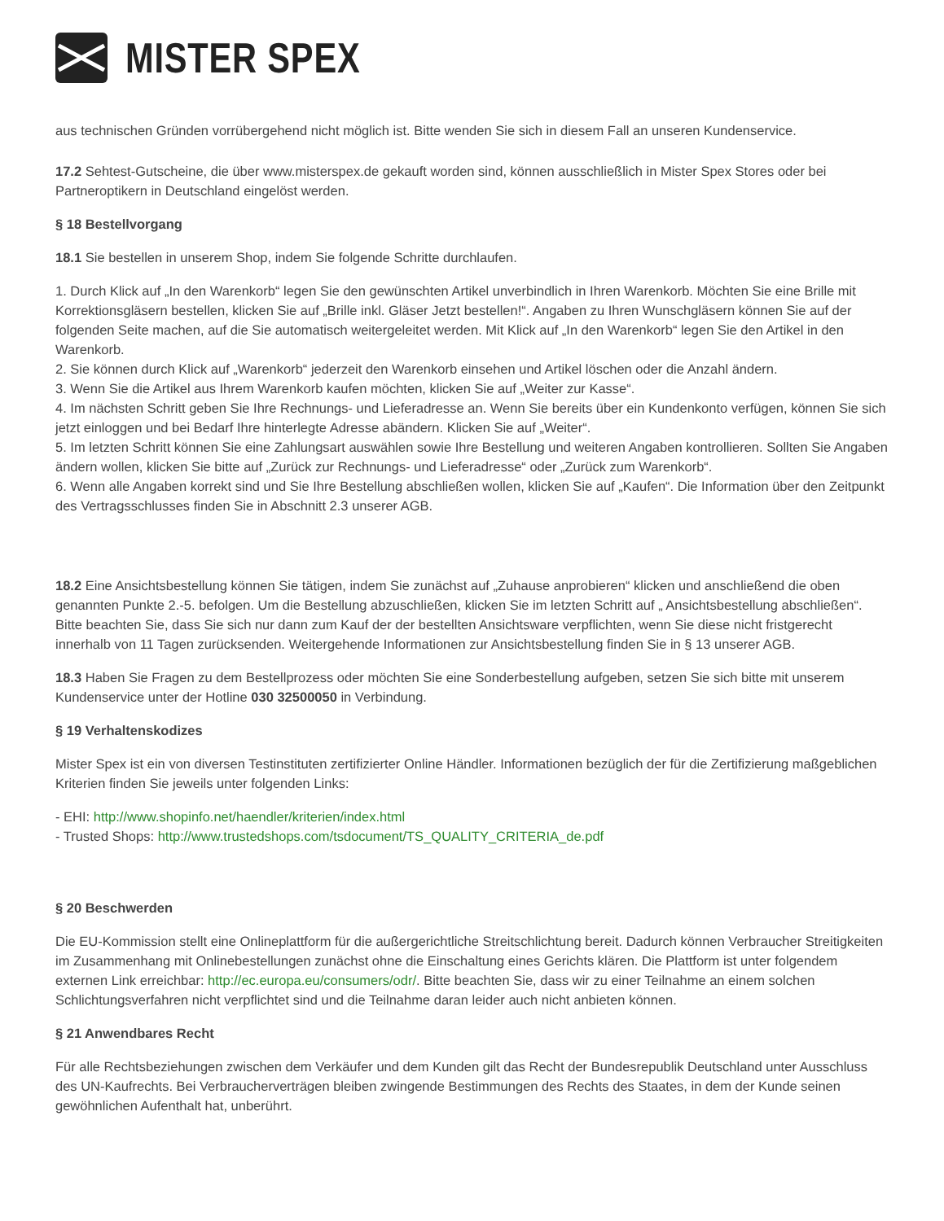MISTER SPEX
aus technischen Gründen vorrübergehend nicht möglich ist. Bitte wenden Sie sich in diesem Fall an unseren Kundenservice.
17.2 Sehtest-Gutscheine, die über www.misterspex.de gekauft worden sind, können ausschließlich in Mister Spex Stores oder bei Partneroptikern in Deutschland eingelöst werden.
§ 18 Bestellvorgang
18.1 Sie bestellen in unserem Shop, indem Sie folgende Schritte durchlaufen.
1. Durch Klick auf „In den Warenkorb“ legen Sie den gewünschten Artikel unverbindlich in Ihren Warenkorb. Möchten Sie eine Brille mit Korrektionsgläsern bestellen, klicken Sie auf „Brille inkl. Gläser Jetzt bestellen!“. Angaben zu Ihren Wunschgläsern können Sie auf der folgenden Seite machen, auf die Sie automatisch weitergeleitet werden. Mit Klick auf „In den Warenkorb“ legen Sie den Artikel in den Warenkorb.
2. Sie können durch Klick auf „Warenkorb“ jederzeit den Warenkorb einsehen und Artikel löschen oder die Anzahl ändern.
3. Wenn Sie die Artikel aus Ihrem Warenkorb kaufen möchten, klicken Sie auf „Weiter zur Kasse“.
4. Im nächsten Schritt geben Sie Ihre Rechnungs- und Lieferadresse an. Wenn Sie bereits über ein Kundenkonto verfügen, können Sie sich jetzt einloggen und bei Bedarf Ihre hinterlegte Adresse abändern. Klicken Sie auf „Weiter“.
5. Im letzten Schritt können Sie eine Zahlungsart auswählen sowie Ihre Bestellung und weiteren Angaben kontrollieren. Sollten Sie Angaben ändern wollen, klicken Sie bitte auf „Zurück zur Rechnungs- und Lieferadresse“ oder „Zurück zum Warenkorb“.
6. Wenn alle Angaben korrekt sind und Sie Ihre Bestellung abschließen wollen, klicken Sie auf „Kaufen“. Die Information über den Zeitpunkt des Vertragsschlusses finden Sie in Abschnitt 2.3 unserer AGB.
18.2 Eine Ansichtsbestellung können Sie tätigen, indem Sie zunächst auf „Zuhause anprobieren“ klicken und anschließend die oben genannten Punkte 2.-5. befolgen. Um die Bestellung abzuschließen, klicken Sie im letzten Schritt auf „ Ansichtsbestellung abschließen“. Bitte beachten Sie, dass Sie sich nur dann zum Kauf der der bestellten Ansichtsware verpflichten, wenn Sie diese nicht fristgerecht innerhalb von 11 Tagen zurücksenden. Weitergehende Informationen zur Ansichtsbestellung finden Sie in § 13 unserer AGB.
18.3 Haben Sie Fragen zu dem Bestellprozess oder möchten Sie eine Sonderbestellung aufgeben, setzen Sie sich bitte mit unserem Kundenservice unter der Hotline 030 32500050 in Verbindung.
§ 19 Verhaltenskodizes
Mister Spex ist ein von diversen Testinstituten zertifizierter Online Händler. Informationen bezüglich der für die Zertifizierung maßgeblichen Kriterien finden Sie jeweils unter folgenden Links:
- EHI: http://www.shopinfo.net/haendler/kriterien/index.html
- Trusted Shops: http://www.trustedshops.com/tsdocument/TS_QUALITY_CRITERIA_de.pdf
§ 20 Beschwerden
Die EU-Kommission stellt eine Onlineplattform für die außergerichtliche Streitschlichtung bereit. Dadurch können Verbraucher Streitigkeiten im Zusammenhang mit Onlinebestellungen zunächst ohne die Einschaltung eines Gerichts klären. Die Plattform ist unter folgendem externen Link erreichbar: http://ec.europa.eu/consumers/odr/. Bitte beachten Sie, dass wir zu einer Teilnahme an einem solchen Schlichtungsverfahren nicht verpflichtet sind und die Teilnahme daran leider auch nicht anbieten können.
§ 21 Anwendbares Recht
Für alle Rechtsbeziehungen zwischen dem Verkäufer und dem Kunden gilt das Recht der Bundesrepublik Deutschland unter Ausschluss des UN-Kaufrechts. Bei Verbraucherverträgen bleiben zwingende Bestimmungen des Rechts des Staates, in dem der Kunde seinen gewöhnlichen Aufenthalt hat, unberührt.